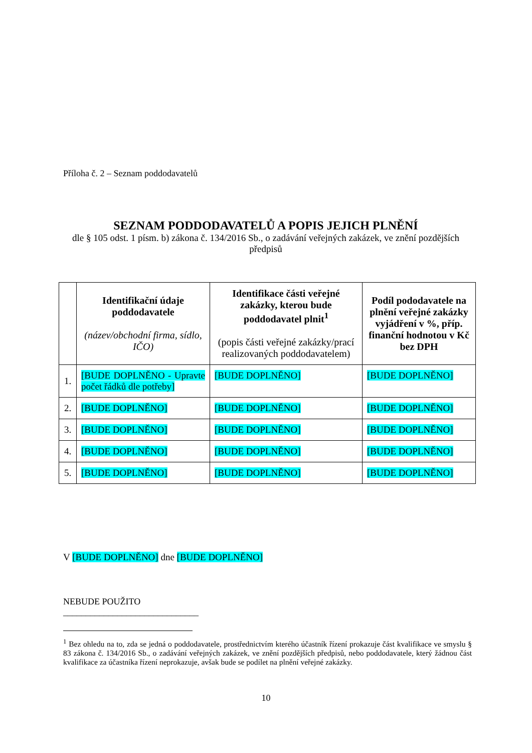Příloha č. 2 – Seznam poddodavatelů
SEZNAM PODDODAVATELŮ A POPIS JEJICH PLNĚNÍ
dle § 105 odst. 1 písm. b) zákona č. 134/2016 Sb., o zadávání veřejných zakázek, ve znění pozdějších předpisů
| | Identifikační údaje poddodavatele (název/obchodní firma, sídlo, IČO) | Identifikace části veřejné zakázky, kterou bude poddodavatel plnit<sup>1</sup> (popis části veřejné zakázky/prací realizovaných poddodavatelem) | Podíl pododavatele na plnění veřejné zakázky vyjádření v %, příp. finanční hodnotou v Kč bez DPH |
| --- | --- | --- | --- |
| 1. | [BUDE DOPLNĚNO - Upravte počet řádků dle potřeby] | [BUDE DOPLNĚNO] | [BUDE DOPLNĚNO] |
| 2. | [BUDE DOPLNĚNO] | [BUDE DOPLNĚNO] | [BUDE DOPLNĚNO] |
| 3. | [BUDE DOPLNĚNO] | [BUDE DOPLNĚNO] | [BUDE DOPLNĚNO] |
| 4. | [BUDE DOPLNĚNO] | [BUDE DOPLNĚNO] | [BUDE DOPLNĚNO] |
| 5. | [BUDE DOPLNĚNO] | [BUDE DOPLNĚNO] | [BUDE DOPLNĚNO] |
V [BUDE DOPLNĚNO] dne [BUDE DOPLNĚNO]
NEBUDE POUŽITO
______________________________
<sup>1</sup> Bez ohledu na to, zda se jedná o poddodavatele, prostřednictvím kterého účastník řízení prokazuje část kvalifikace ve smyslu § 83 zákona č. 134/2016 Sb., o zadávání veřejných zakázek, ve znění pozdějších předpisů, nebo poddodavatele, který žádnou část kvalifikace za účastníka řízení neprokazuje, avšak bude se podílet na plnění veřejné zakázky.
10